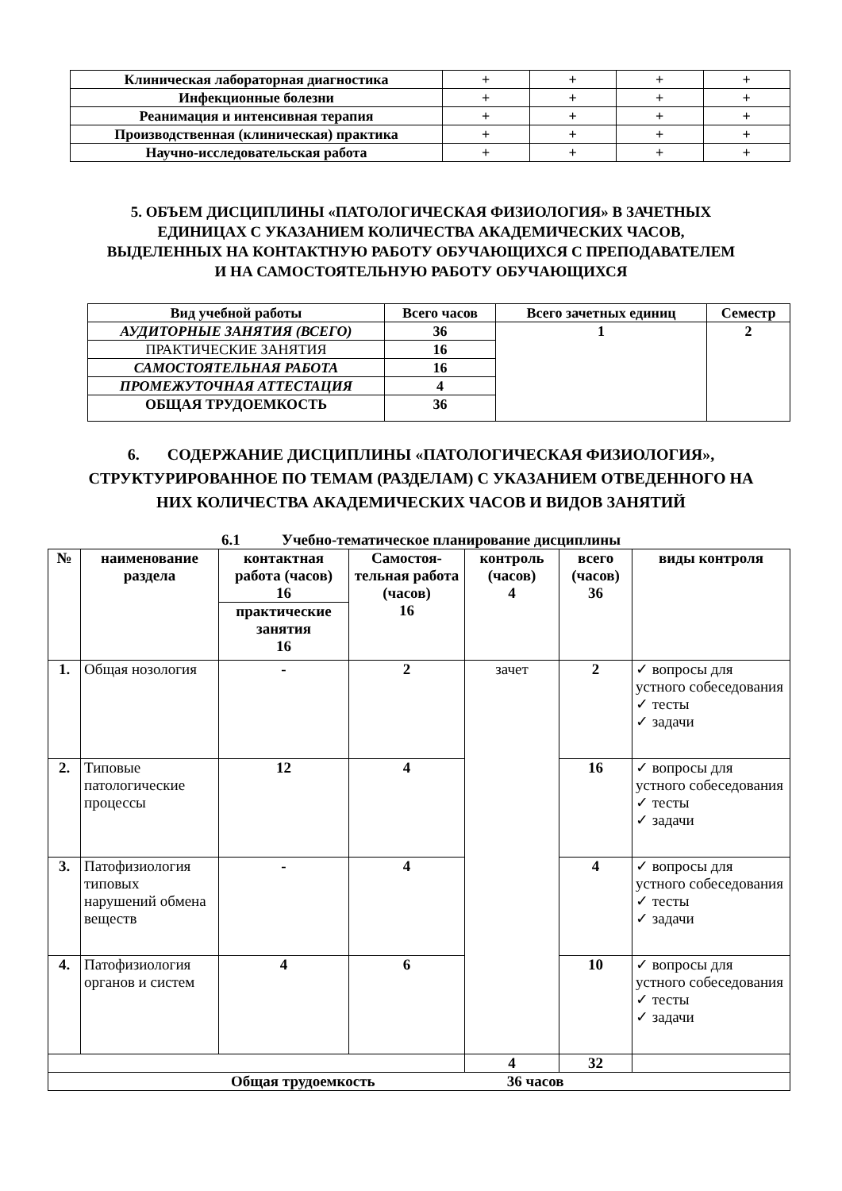| Клиническая лабораторная диагностика | + | + | + | + |
| Инфекционные болезни | + | + | + | + |
| Реанимация и интенсивная терапия | + | + | + | + |
| Производственная (клиническая) практика | + | + | + | + |
| Научно-исследовательская работа | + | + | + | + |
5. ОБЪЕМ ДИСЦИПЛИНЫ «ПАТОЛОГИЧЕСКАЯ ФИЗИОЛОГИЯ» В ЗАЧЕТНЫХ
ЕДИНИЦАХ С УКАЗАНИЕМ КОЛИЧЕСТВА АКАДЕМИЧЕСКИХ ЧАСОВ,
ВЫДЕЛЕННЫХ НА КОНТАКТНУЮ РАБОТУ ОБУЧАЮЩИХСЯ С ПРЕПОДАВАТЕЛЕМ
И НА САМОСТОЯТЕЛЬНУЮ РАБОТУ ОБУЧАЮЩИХСЯ
| Вид учебной работы | Всего часов | Всего зачетных единиц | Семестр |
| --- | --- | --- | --- |
| АУДИТОРНЫЕ ЗАНЯТИЯ (ВСЕГО) | 36 | 1 | 2 |
| ПРАКТИЧЕСКИЕ ЗАНЯТИЯ | 16 | | |
| САМОСТОЯТЕЛЬНАЯ РАБОТА | 16 | | |
| ПРОМЕЖУТОЧНАЯ АТТЕСТАЦИЯ | 4 | | |
| ОБЩАЯ ТРУДОЕМКОСТЬ | 36 | | |
6. СОДЕРЖАНИЕ ДИСЦИПЛИНЫ «ПАТОЛОГИЧЕСКАЯ ФИЗИОЛОГИЯ»,
СТРУКТУРИРОВАННОЕ ПО ТЕМАМ (РАЗДЕЛАМ) С УКАЗАНИЕМ ОТВЕДЕННОГО НА
НИХ КОЛИЧЕСТВА АКАДЕМИЧЕСКИХ ЧАСОВ И ВИДОВ ЗАНЯТИЙ
6.1 Учебно-тематическое планирование дисциплины
| № | наименование раздела | контактная работа (часов) 16 | Самостоя- тельная работа (часов) 16 | контроль (часов) 4 | всего (часов) 36 | виды контроля |
| --- | --- | --- | --- | --- | --- | --- |
| | | практические занятия 16 | | | | |
| 1. | Общая нозология | - | 2 | зачет | 2 | ✓ вопросы для устного собеседования ✓ тесты ✓ задачи |
| 2. | Типовые патологические процессы | 12 | 4 | | 16 | ✓ вопросы для устного собеседования ✓ тесты ✓ задачи |
| 3. | Патофизиология типовых нарушений обмена веществ | - | 4 | | 4 | ✓ вопросы для устного собеседования ✓ тесты ✓ задачи |
| 4. | Патофизиология органов и систем | 4 | 6 | | 10 | ✓ вопросы для устного собеседования ✓ тесты ✓ задачи |
| | | | | 4 | 32 | |
| Общая трудоемкость 36 часов | | | | | | |